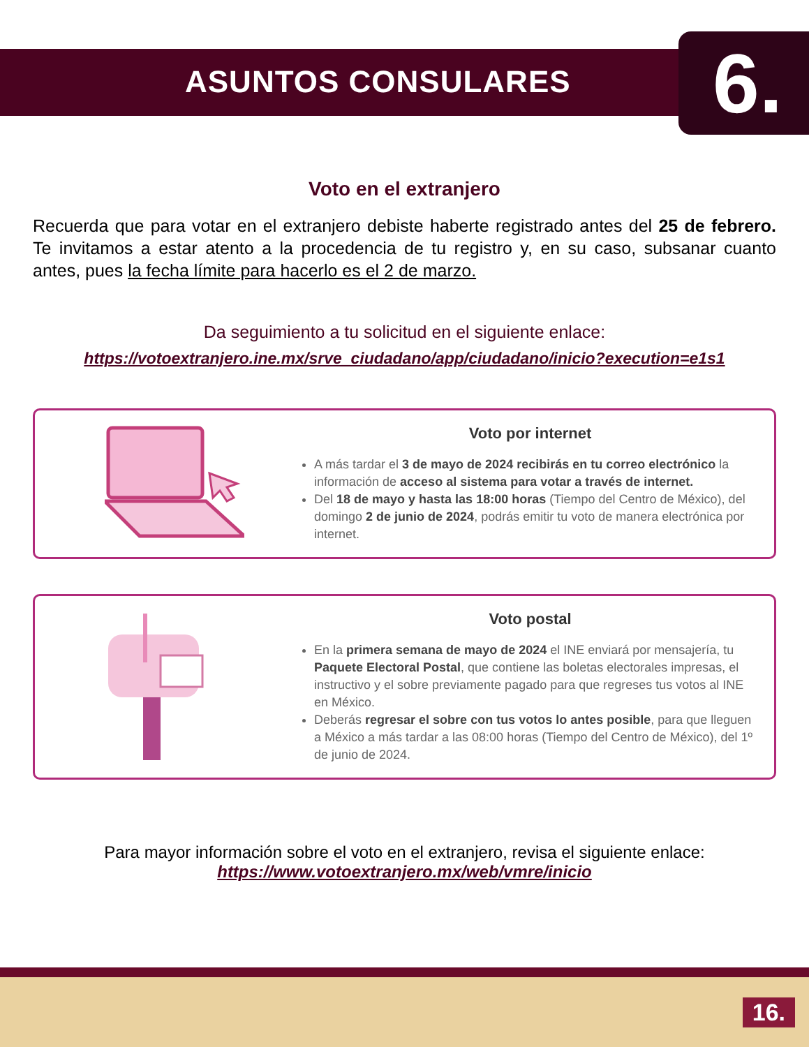ASUNTOS CONSULARES
6.
Voto en el extranjero
Recuerda que para votar en el extranjero debiste haberte registrado antes del 25 de febrero. Te invitamos a estar atento a la procedencia de tu registro y, en su caso, subsanar cuanto antes, pues la fecha límite para hacerlo es el 2 de marzo.
Da seguimiento a tu solicitud en el siguiente enlace:
https://votoextranjero.ine.mx/srve_ciudadano/app/ciudadano/inicio?execution=e1s1
Voto por internet
A más tardar el 3 de mayo de 2024 recibirás en tu correo electrónico la información de acceso al sistema para votar a través de internet.
Del 18 de mayo y hasta las 18:00 horas (Tiempo del Centro de México), del domingo 2 de junio de 2024, podrás emitir tu voto de manera electrónica por internet.
Voto postal
En la primera semana de mayo de 2024 el INE enviará por mensajería, tu Paquete Electoral Postal, que contiene las boletas electorales impresas, el instructivo y el sobre previamente pagado para que regreses tus votos al INE en México.
Deberás regresar el sobre con tus votos lo antes posible, para que lleguen a México a más tardar a las 08:00 horas (Tiempo del Centro de México), del 1º de junio de 2024.
Para mayor información sobre el voto en el extranjero, revisa el siguiente enlace:
https://www.votoextranjero.mx/web/vmre/inicio
16.